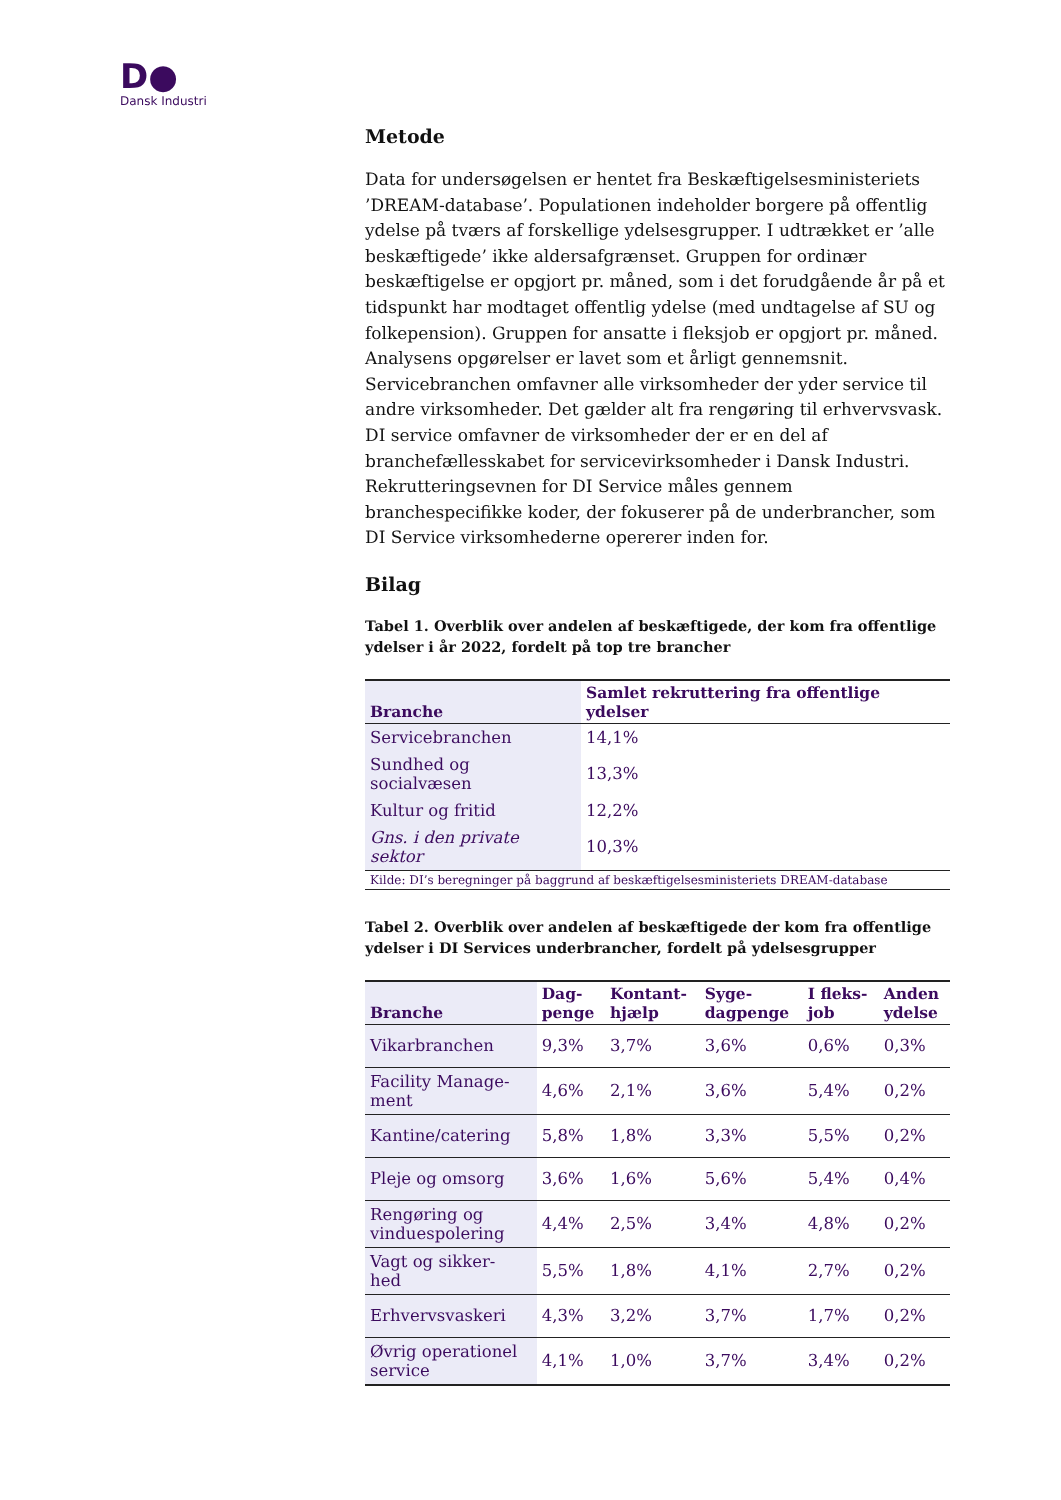D●
Dansk Industri
Metode
Data for undersøgelsen er hentet fra Beskæftigelsesministeriets ’DREAM-database’. Populationen indeholder borgere på offentlig ydelse på tværs af forskellige ydelsesgrupper. I udtrækket er ’alle beskæftigede’ ikke aldersafgrænset. Gruppen for ordinær beskæftigelse er opgjort pr. måned, som i det forudgående år på et tidspunkt har modtaget offentlig ydelse (med undtagelse af SU og folkepension). Gruppen for ansatte i fleksjob er opgjort pr. måned. Analysens opgørelser er lavet som et årligt gennemsnit. Servicebranchen omfavner alle virksomheder der yder service til andre virksomheder. Det gælder alt fra rengøring til erhvervsvask. DI service omfavner de virksomheder der er en del af branchefællesskabet for servicevirksomheder i Dansk Industri. Rekrutteringsevnen for DI Service måles gennem branchespecifikke koder, der fokuserer på de underbrancher, som DI Service virksomhederne opererer inden for.
Bilag
Tabel 1. Overblik over andelen af beskæftigede, der kom fra offentlige ydelser i år 2022, fordelt på top tre brancher
| Branche | Samlet rekruttering fra offentlige ydelser |
| --- | --- |
| Servicebranchen | 14,1% |
| Sundhed og socialvæsen | 13,3% |
| Kultur og fritid | 12,2% |
| Gns. i den private sektor | 10,3% |
| Kilde: DI’s beregninger på baggrund af beskæftigelsesministeriets DREAM-database | |
Tabel 2. Overblik over andelen af beskæftigede der kom fra offentlige ydelser i DI Services underbrancher, fordelt på ydelsesgrupper
| Branche | Dag- penge | Kontant- hjælp | Syge- dagpenge | I fleks- job | Anden ydelse |
| --- | --- | --- | --- | --- | --- |
| Vikarbranchen | 9,3% | 3,7% | 3,6% | 0,6% | 0,3% |
| Facility Manage- ment | 4,6% | 2,1% | 3,6% | 5,4% | 0,2% |
| Kantine/catering | 5,8% | 1,8% | 3,3% | 5,5% | 0,2% |
| Pleje og omsorg | 3,6% | 1,6% | 5,6% | 5,4% | 0,4% |
| Rengøring og vinduespolering | 4,4% | 2,5% | 3,4% | 4,8% | 0,2% |
| Vagt og sikker- hed | 5,5% | 1,8% | 4,1% | 2,7% | 0,2% |
| Erhvervsvaskeri | 4,3% | 3,2% | 3,7% | 1,7% | 0,2% |
| Øvrig operationel service | 4,1% | 1,0% | 3,7% | 3,4% | 0,2% |